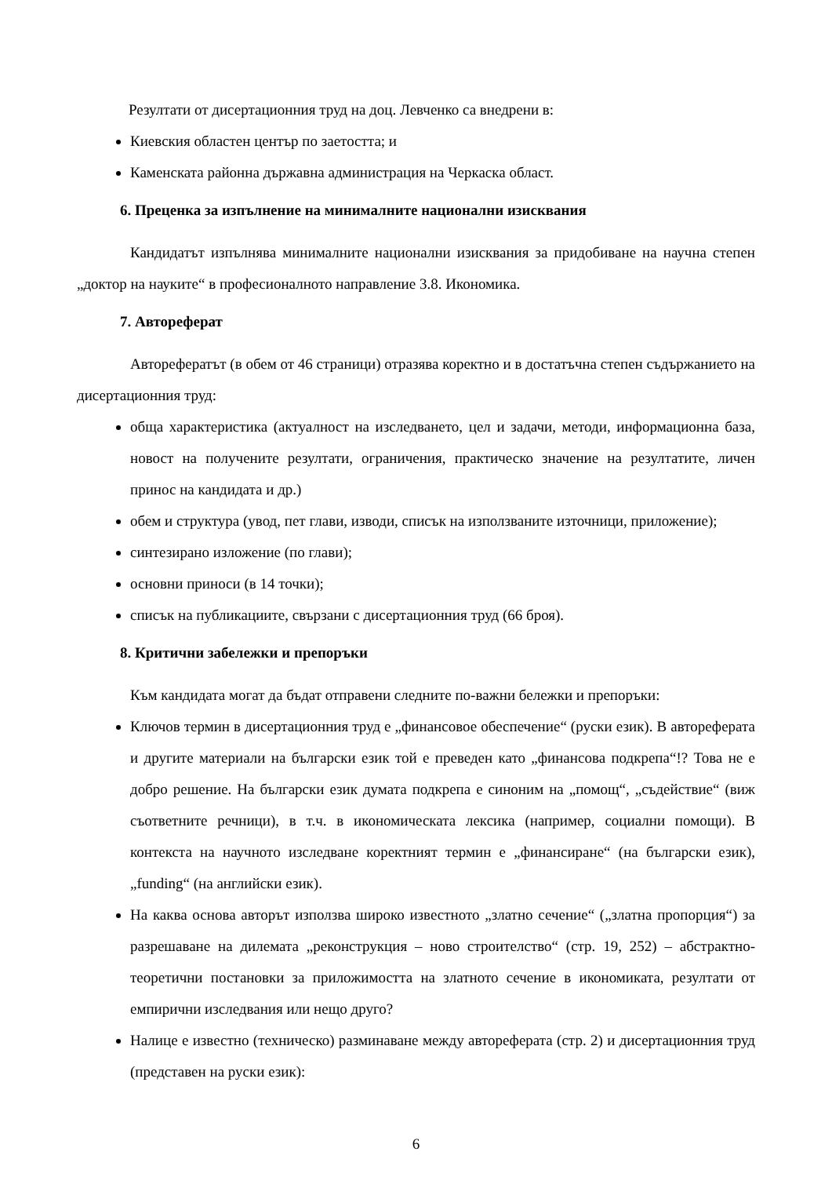Резултати от дисертационния труд на доц. Левченко са внедрени в:
Киевския областен център по заетостта; и
Каменската районна държавна администрация на Черкаска област.
6. Преценка за изпълнение на минималните национални изисквания
Кандидатът изпълнява минималните национални изисквания за придобиване на научна степен „доктор на науките“ в професионалното направление 3.8. Икономика.
7. Автореферат
Авторефератът (в обем от 46 страници) отразява коректно и в достатъчна степен съдържанието на дисертационния труд:
обща характеристика (актуалност на изследването, цел и задачи, методи, информационна база, новост на получените резултати, ограничения, практическо значение на резултатите, личен принос на кандидата и др.)
обем и структура (увод, пет глави, изводи, списък на използваните източници, приложение);
синтезирано изложение (по глави);
основни приноси (в 14 точки);
списък на публикациите, свързани с дисертационния труд (66 броя).
8. Критични забележки и препоръки
Към кандидата могат да бъдат отправени следните по-важни бележки и препоръки:
Ключов термин в дисертационния труд е „финансовое обеспечение“ (руски език). В автореферата и другите материали на български език той е преведен като „финансова подкрепа“!? Това не е добро решение. На български език думата подкрепа е синоним на „помощ“, „съдействие“ (виж съответните речници), в т.ч. в икономическата лексика (например, социални помощи). В контекста на научното изследване коректният термин е „финансиране“ (на български език), „funding“ (на английски език).
На каква основа авторът използва широко известното „златно сечение“ („златна пропорция“) за разрешаване на дилемата „реконструкция – ново строителство“ (стр. 19, 252) – абстрактно-теоретични постановки за приложимостта на златното сечение в икономиката, резултати от емпирични изследвания или нещо друго?
Налице е известно (техническо) разминаване между автореферата (стр. 2) и дисертационния труд (представен на руски език):
6